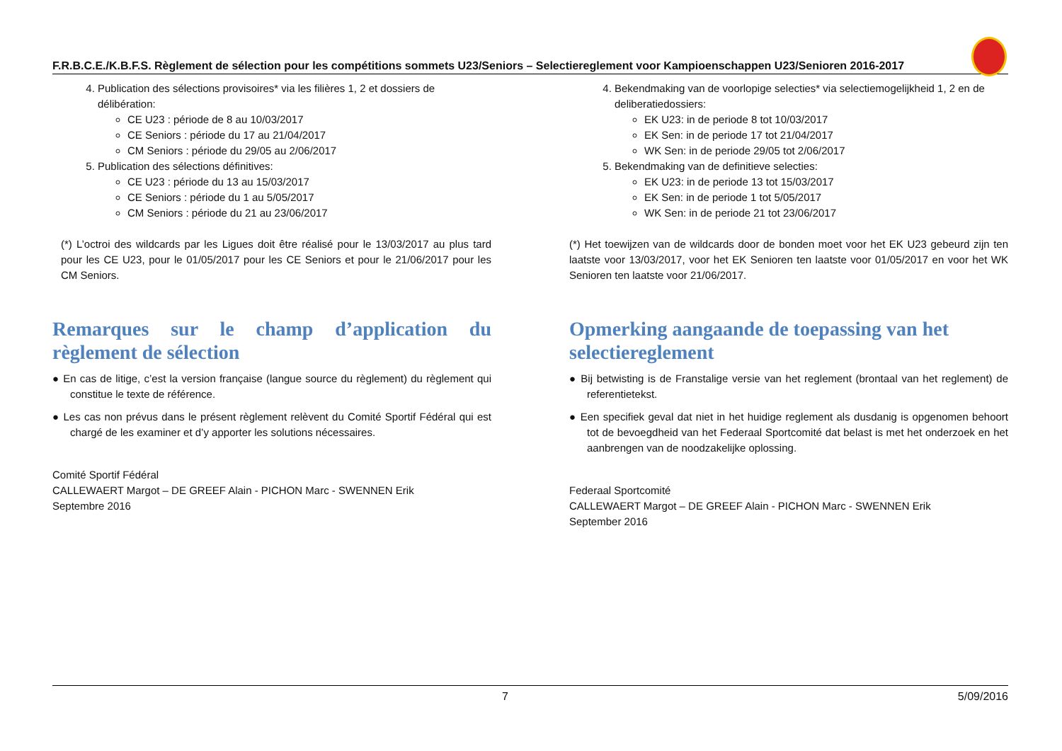F.R.B.C.E./K.B.F.S. Règlement de sélection pour les compétitions sommets U23/Seniors – Selectiereglement voor Kampioenschappen U23/Senioren 2016-2017
4. Publication des sélections provisoires* via les filières 1, 2 et dossiers de délibération:
CE U23 : période de 8 au 10/03/2017
CE Seniors : période du 17 au 21/04/2017
CM Seniors : période du 29/05 au 2/06/2017
5. Publication des sélections définitives:
CE U23 : période du 13 au 15/03/2017
CE Seniors : période du 1 au 5/05/2017
CM Seniors : période du 21 au 23/06/2017
(*) L’octroi des wildcards par les Ligues doit être réalisé pour le 13/03/2017 au plus tard pour les CE U23, pour le 01/05/2017 pour les CE Seniors et pour le 21/06/2017 pour les CM Seniors.
Remarques sur le champ d’application du règlement de sélection
● En cas de litige, c’est la version française (langue source du règlement) du règlement qui constitue le texte de référence.
● Les cas non prévus dans le présent règlement relèvent du Comité Sportif Fédéral qui est chargé de les examiner et d’y apporter les solutions nécessaires.
Comité Sportif Fédéral
CALLEWAERT Margot – DE GREEF Alain - PICHON Marc - SWENNEN Erik
Septembre 2016
4. Bekendmaking van de voorlopige selecties* via selectiemogelijkheid 1, 2 en de deliberatiedossiers:
EK U23: in de periode 8 tot 10/03/2017
EK Sen: in de periode 17 tot 21/04/2017
WK Sen: in de periode 29/05 tot 2/06/2017
5. Bekendmaking van de definitieve selecties:
EK U23: in de periode 13 tot 15/03/2017
EK Sen: in de periode 1 tot 5/05/2017
WK Sen: in de periode 21 tot 23/06/2017
(*) Het toewijzen van de wildcards door de bonden moet voor het EK U23 gebeurd zijn ten laatste voor 13/03/2017, voor het EK Senioren ten laatste voor 01/05/2017 en voor het WK Senioren ten laatste voor 21/06/2017.
Opmerking aangaande de toepassing van het selectiereglement
● Bij betwisting is de Franstalige versie van het reglement (brontaal van het reglement) de referentietekst.
● Een specifiek geval dat niet in het huidige reglement als dusdanig is opgenomen behoort tot de bevoegdheid van het Federaal Sportcomité dat belast is met het onderzoek en het aanbrengen van de noodzakelijke oplossing.
Federaal Sportcomité
CALLEWAERT Margot – DE GREEF Alain - PICHON Marc - SWENNEN Erik
September 2016
7 5/09/2016